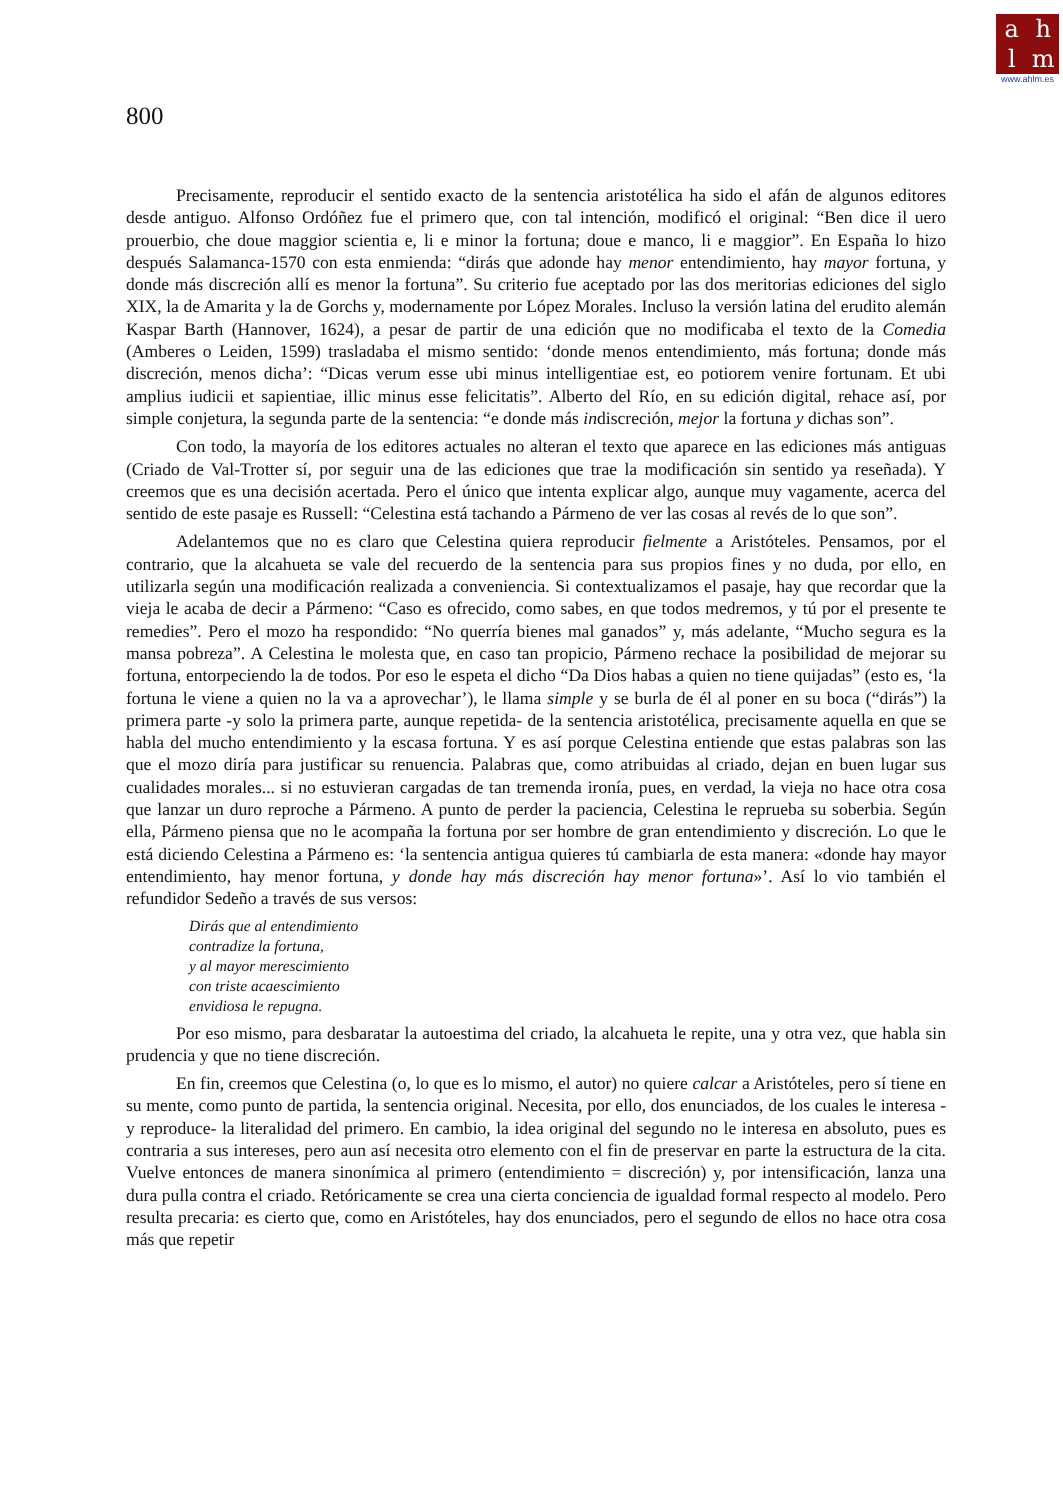ahlm
www.ahlm.es
800
Precisamente, reproducir el sentido exacto de la sentencia aristotélica ha sido el afán de algunos editores desde antiguo. Alfonso Ordóñez fue el primero que, con tal intención, modificó el original: “Ben dice il uero prouerbio, che doue maggior scientia e, li e minor la fortuna; doue e manco, li e maggior”. En España lo hizo después Salamanca-1570 con esta enmienda: “dirás que adonde hay menor entendimiento, hay mayor fortuna, y donde más discreción allí es menor la fortuna”. Su criterio fue aceptado por las dos meritorias ediciones del siglo XIX, la de Amarita y la de Gorchs y, modernamente por López Morales. Incluso la versión latina del erudito alemán Kaspar Barth (Hannover, 1624), a pesar de partir de una edición que no modificaba el texto de la Comedia (Amberes o Leiden, 1599) trasladaba el mismo sentido: ‘donde menos entendimiento, más fortuna; donde más discreción, menos dicha’: “Dicas verum esse ubi minus intelligentiae est, eo potiorem venire fortunam. Et ubi amplius iudicii et sapientiae, illic minus esse felicitatis”. Alberto del Río, en su edición digital, rehace así, por simple conjetura, la segunda parte de la sentencia: “e donde más indiscreción, mejor la fortuna y dichas son”.
Con todo, la mayoría de los editores actuales no alteran el texto que aparece en las ediciones más antiguas (Criado de Val-Trotter sí, por seguir una de las ediciones que trae la modificación sin sentido ya reseñada). Y creemos que es una decisión acertada. Pero el único que intenta explicar algo, aunque muy vagamente, acerca del sentido de este pasaje es Russell: “Celestina está tachando a Pármeno de ver las cosas al revés de lo que son”.
Adelantemos que no es claro que Celestina quiera reproducir fielmente a Aristóteles. Pensamos, por el contrario, que la alcahueta se vale del recuerdo de la sentencia para sus propios fines y no duda, por ello, en utilizarla según una modificación realizada a conveniencia. Si contextualizamos el pasaje, hay que recordar que la vieja le acaba de decir a Pármeno: “Caso es ofrecido, como sabes, en que todos medremos, y tú por el presente te remedies”. Pero el mozo ha respondido: “No querría bienes mal ganados” y, más adelante, “Mucho segura es la mansa pobreza”. A Celestina le molesta que, en caso tan propicio, Pármeno rechace la posibilidad de mejorar su fortuna, entorpeciendo la de todos. Por eso le espeta el dicho “Da Dios habas a quien no tiene quijadas” (esto es, ‘la fortuna le viene a quien no la va a aprovechar’), le llama simple y se burla de él al poner en su boca (“dirás”) la primera parte -y solo la primera parte, aunque repetida- de la sentencia aristotélica, precisamente aquella en que se habla del mucho entendimiento y la escasa fortuna. Y es así porque Celestina entiende que estas palabras son las que el mozo diría para justificar su renuencia. Palabras que, como atribuidas al criado, dejan en buen lugar sus cualidades morales... si no estuvieran cargadas de tan tremenda ironía, pues, en verdad, la vieja no hace otra cosa que lanzar un duro reproche a Pármeno. A punto de perder la paciencia, Celestina le reprueba su soberbia. Según ella, Pármeno piensa que no le acompaña la fortuna por ser hombre de gran entendimiento y discreción. Lo que le está diciendo Celestina a Pármeno es: ‘la sentencia antigua quieres tú cambiarla de esta manera: «donde hay mayor entendimiento, hay menor fortuna, y donde hay más discreción hay menor fortuna»’. Así lo vio también el refundidor Sedeño a través de sus versos:
Dirás que al entendimiento
contradize la fortuna,
y al mayor merescimiento
con triste acaescimiento
envidiosa le repugna.
Por eso mismo, para desbaratar la autoestima del criado, la alcahueta le repite, una y otra vez, que habla sin prudencia y que no tiene discreción.
En fin, creemos que Celestina (o, lo que es lo mismo, el autor) no quiere calcar a Aristóteles, pero sí tiene en su mente, como punto de partida, la sentencia original. Necesita, por ello, dos enunciados, de los cuales le interesa -y reproduce- la literalidad del primero. En cambio, la idea original del segundo no le interesa en absoluto, pues es contraria a sus intereses, pero aun así necesita otro elemento con el fin de preservar en parte la estructura de la cita. Vuelve entonces de manera sinonímica al primero (entendimiento = discreción) y, por intensificación, lanza una dura pulla contra el criado. Retóricamente se crea una cierta conciencia de igualdad formal respecto al modelo. Pero resulta precaria: es cierto que, como en Aristóteles, hay dos enunciados, pero el segundo de ellos no hace otra cosa más que repetir